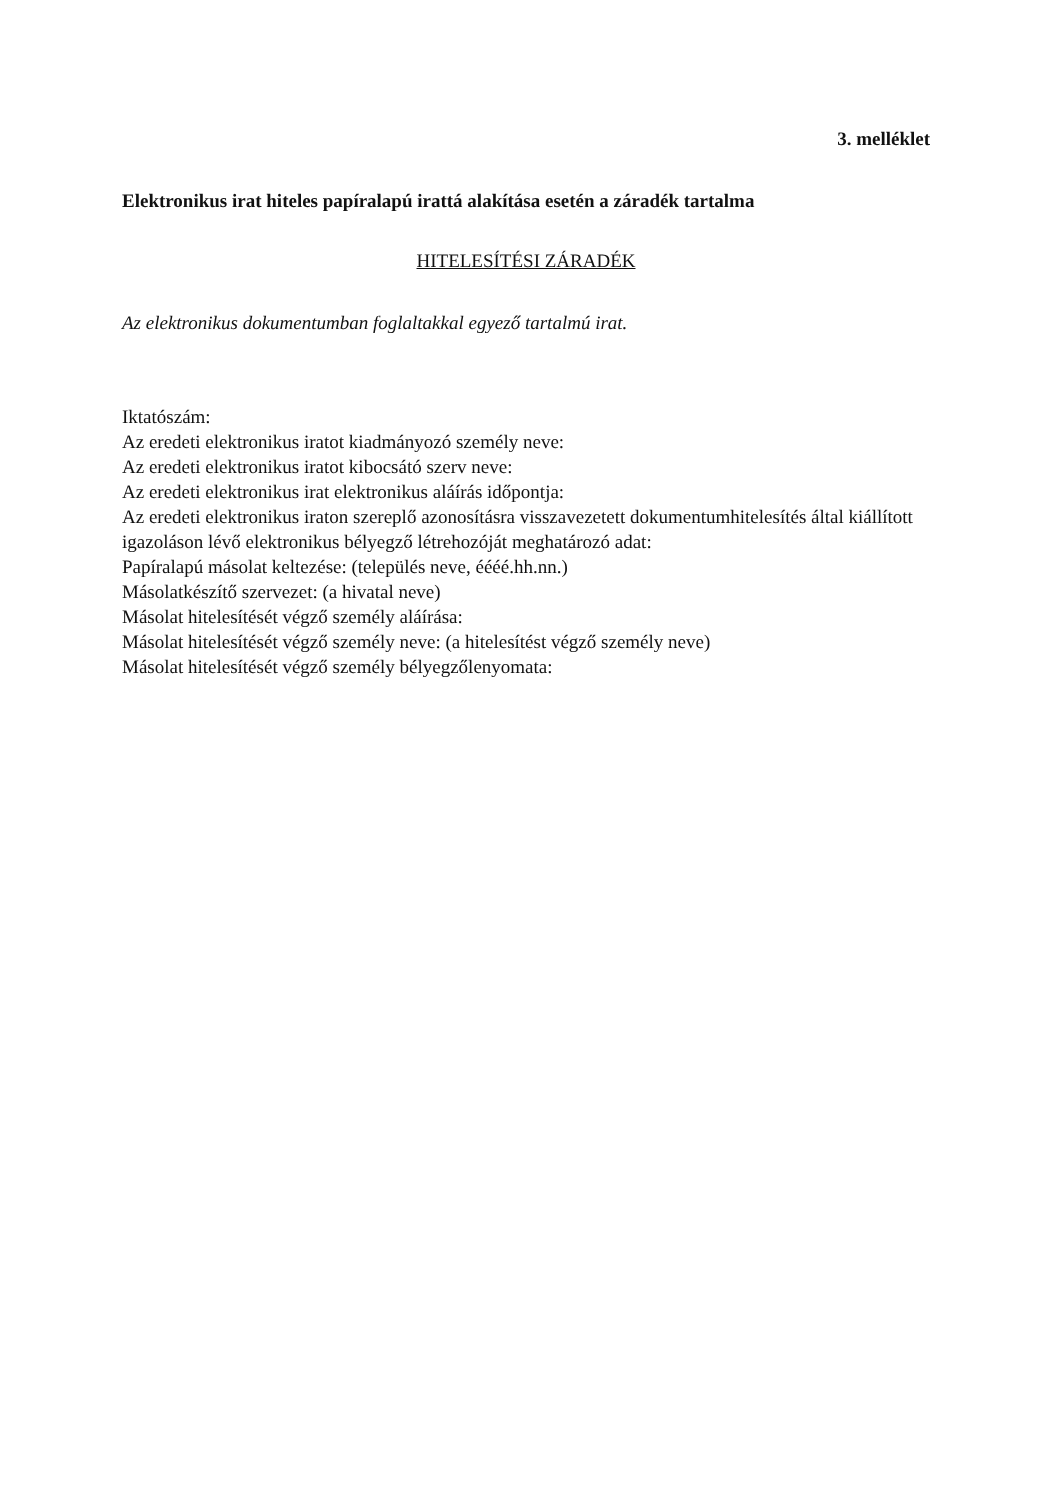3. melléklet
Elektronikus irat hiteles papíralapú irattá alakítása esetén a záradék tartalma
HITELESÍTÉSI ZÁRADÉK
Az elektronikus dokumentumban foglaltakkal egyező tartalmú irat.
Iktatószám:
Az eredeti elektronikus iratot kiadmányozó személy neve:
Az eredeti elektronikus iratot kibocsátó szerv neve:
Az eredeti elektronikus irat elektronikus aláírás időpontja:
Az eredeti elektronikus iraton szereplő azonosításra visszavezetett dokumentumhitelesítés által kiállított igazoláson lévő elektronikus bélyegző létrehozóját meghatározó adat:
Papíralapú másolat keltezése: (település neve, éééé.hh.nn.)
Másolatkészítő szervezet: (a hivatal neve)
Másolat hitelesítését végző személy aláírása:
Másolat hitelesítését végző személy neve: (a hitelesítést végző személy neve)
Másolat hitelesítését végző személy bélyegzőlenyomata: